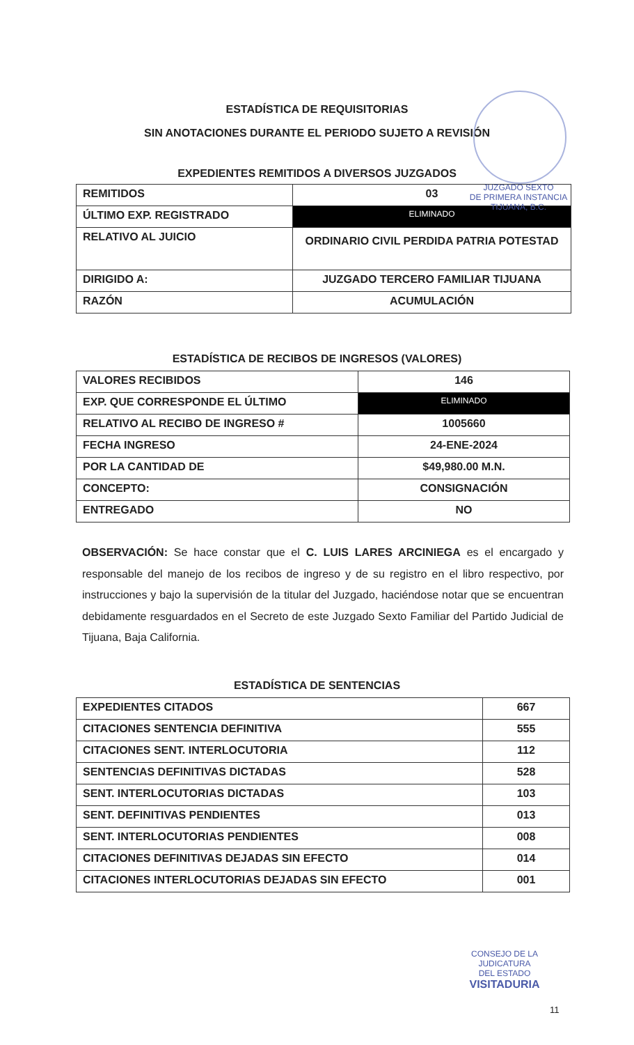ESTADÍSTICA DE REQUISITORIAS
SIN ANOTACIONES DURANTE EL PERIODO SUJETO A REVISIÓN
EXPEDIENTES REMITIDOS A DIVERSOS JUZGADOS
| REMITIDOS | 03 |
| ÚLTIMO EXP. REGISTRADO | ELIMINADO |
| RELATIVO AL JUICIO | ORDINARIO CIVIL PERDIDA PATRIA POTESTAD |
| DIRIGIDO A: | JUZGADO TERCERO FAMILIAR TIJUANA |
| RAZÓN | ACUMULACIÓN |
ESTADÍSTICA DE RECIBOS DE INGRESOS (VALORES)
| VALORES RECIBIDOS | 146 |
| EXP. QUE CORRESPONDE EL ÚLTIMO | ELIMINADO |
| RELATIVO AL RECIBO DE INGRESO # | 1005660 |
| FECHA INGRESO | 24-ENE-2024 |
| POR LA CANTIDAD DE | $49,980.00 M.N. |
| CONCEPTO: | CONSIGNACIÓN |
| ENTREGADO | NO |
OBSERVACIÓN: Se hace constar que el C. LUIS LARES ARCINIEGA es el encargado y responsable del manejo de los recibos de ingreso y de su registro en el libro respectivo, por instrucciones y bajo la supervisión de la titular del Juzgado, haciéndose notar que se encuentran debidamente resguardados en el Secreto de este Juzgado Sexto Familiar del Partido Judicial de Tijuana, Baja California.
ESTADÍSTICA DE SENTENCIAS
| EXPEDIENTES CITADOS | 667 |
| CITACIONES SENTENCIA DEFINITIVA | 555 |
| CITACIONES SENT. INTERLOCUTORIA | 112 |
| SENTENCIAS DEFINITIVAS DICTADAS | 528 |
| SENT. INTERLOCUTORIAS DICTADAS | 103 |
| SENT. DEFINITIVAS PENDIENTES | 013 |
| SENT. INTERLOCUTORIAS PENDIENTES | 008 |
| CITACIONES DEFINITIVAS DEJADAS SIN EFECTO | 014 |
| CITACIONES INTERLOCUTORIAS DEJADAS SIN EFECTO | 001 |
CONSEJO DE LA JUDICATURA
DEL ESTADO
VISITADURIA
JUZGADO SEXTO
DE PRIMERA INSTANCIA
TIJUANA, B.C.
11